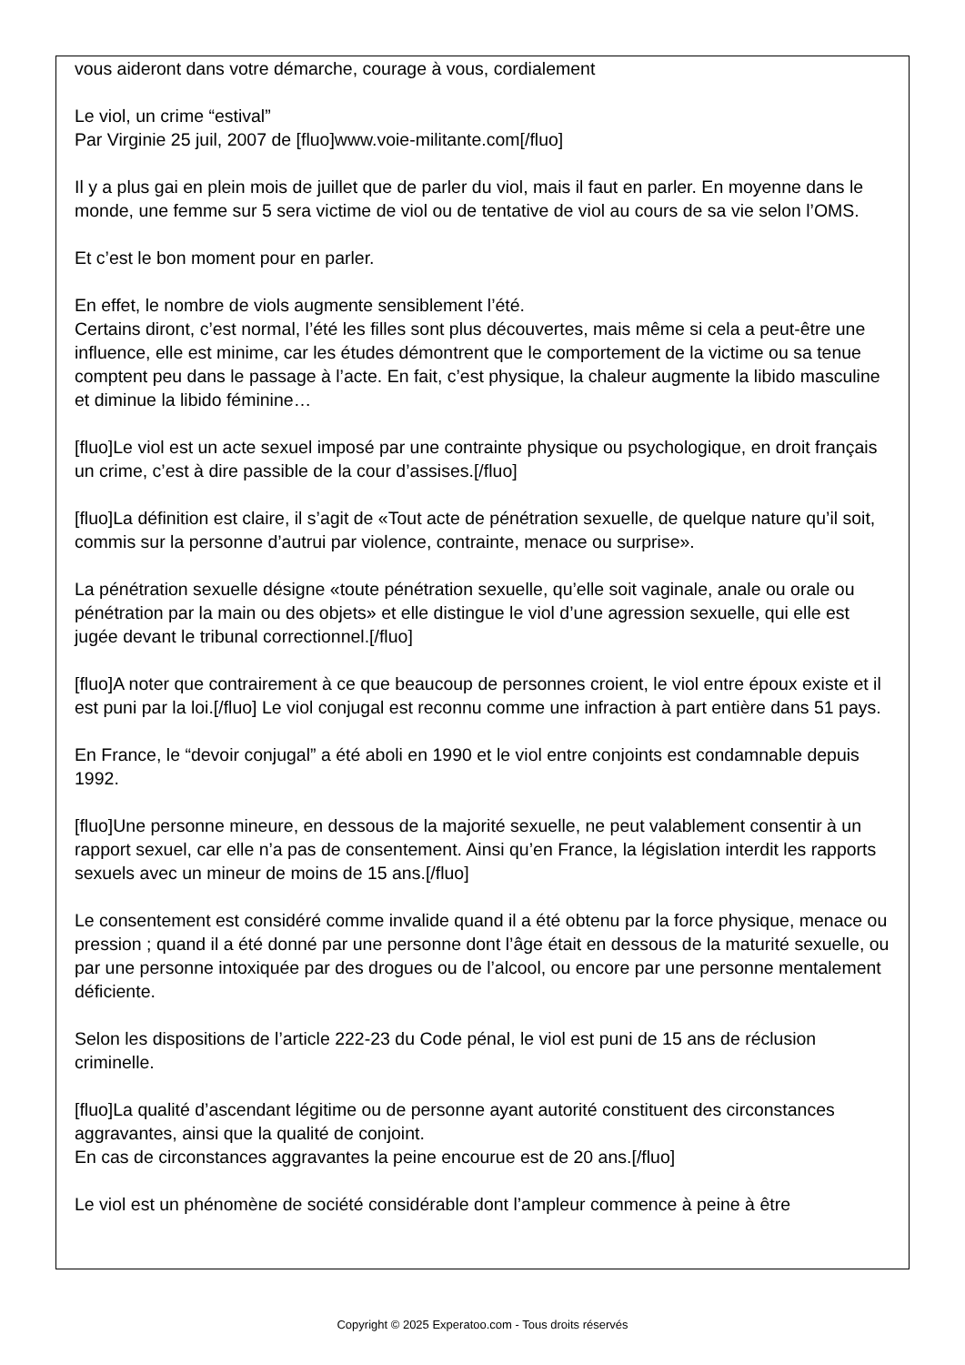vous aideront dans votre démarche, courage à vous, cordialement
Le viol, un crime “estival”
Par Virginie 25 juil, 2007 de [fluo]www.voie-militante.com[/fluo]
Il y a plus gai en plein mois de juillet que de parler du viol, mais il faut en parler. En moyenne dans le monde, une femme sur 5 sera victime de viol ou de tentative de viol au cours de sa vie selon l’OMS.
Et c’est le bon moment pour en parler.
En effet, le nombre de viols augmente sensiblement l’été.
Certains diront, c’est normal, l’été les filles sont plus découvertes, mais même si cela a peut-être une influence, elle est minime, car les études démontrent que le comportement de la victime ou sa tenue comptent peu dans le passage à l’acte. En fait, c’est physique, la chaleur augmente la libido masculine et diminue la libido féminine…
[fluo]Le viol est un acte sexuel imposé par une contrainte physique ou psychologique, en droit français un crime, c’est à dire passible de la cour d’assises.[/fluo]
[fluo]La définition est claire, il s’agit de «Tout acte de pénétration sexuelle, de quelque nature qu’il soit, commis sur la personne d’autrui par violence, contrainte, menace ou surprise».
La pénétration sexuelle désigne «toute pénétration sexuelle, qu’elle soit vaginale, anale ou orale ou pénétration par la main ou des objets» et elle distingue le viol d’une agression sexuelle, qui elle est jugée devant le tribunal correctionnel.[/fluo]
[fluo]A noter que contrairement à ce que beaucoup de personnes croient, le viol entre époux existe et il est puni par la loi.[/fluo] Le viol conjugal est reconnu comme une infraction à part entière dans 51 pays.
En France, le “devoir conjugal” a été aboli en 1990 et le viol entre conjoints est condamnable depuis 1992.
[fluo]Une personne mineure, en dessous de la majorité sexuelle, ne peut valablement consentir à un rapport sexuel, car elle n’a pas de consentement. Ainsi qu’en France, la législation interdit les rapports sexuels avec un mineur de moins de 15 ans.[/fluo]
Le consentement est considéré comme invalide quand il a été obtenu par la force physique, menace ou pression ; quand il a été donné par une personne dont l’âge était en dessous de la maturité sexuelle, ou par une personne intoxiquée par des drogues ou de l’alcool, ou encore par une personne mentalement déficiente.
Selon les dispositions de l’article 222-23 du Code pénal, le viol est puni de 15 ans de réclusion criminelle.
[fluo]La qualité d’ascendant légitime ou de personne ayant autorité constituent des circonstances aggravantes, ainsi que la qualité de conjoint.
En cas de circonstances aggravantes la peine encourue est de 20 ans.[/fluo]
Le viol est un phénomène de société considérable dont l’ampleur commence à peine à être
Copyright © 2025 Experatoo.com - Tous droits réservés